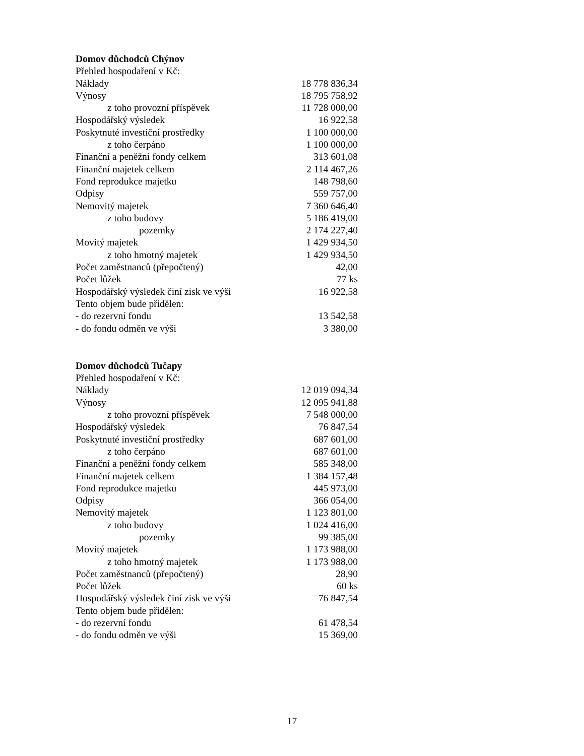Domov důchodců Chýnov
| Přehled hospodaření v Kč: | |
| Náklady | 18 778 836,34 |
| Výnosy | 18 795 758,92 |
| z toho provozní příspěvek | 11 728 000,00 |
| Hospodářský výsledek | 16 922,58 |
| Poskytnuté investiční prostředky | 1 100 000,00 |
| z toho čerpáno | 1 100 000,00 |
| Finanční a peněžní fondy celkem | 313 601,08 |
| Finanční majetek celkem | 2 114 467,26 |
| Fond reprodukce majetku | 148 798,60 |
| Odpisy | 559 757,00 |
| Nemovitý majetek | 7 360 646,40 |
| z toho budovy | 5 186 419,00 |
| pozemky | 2 174 227,40 |
| Movitý majetek | 1 429 934,50 |
| z toho hmotný majetek | 1 429 934,50 |
| Počet zaměstnanců (přepočtený) | 42,00 |
| Počet lůžek | 77 ks |
| Hospodářský výsledek činí zisk ve výši | 16 922,58 |
| Tento objem bude přidělen: | |
| - do rezervní fondu | 13 542,58 |
| - do fondu odměn ve výši | 3 380,00 |
Domov důchodců Tučapy
| Přehled hospodaření v Kč: | |
| Náklady | 12 019 094,34 |
| Výnosy | 12 095 941,88 |
| z toho provozní příspěvek | 7 548 000,00 |
| Hospodářský výsledek | 76 847,54 |
| Poskytnuté investiční prostředky | 687 601,00 |
| z toho čerpáno | 687 601,00 |
| Finanční a peněžní fondy celkem | 585 348,00 |
| Finanční majetek celkem | 1 384 157,48 |
| Fond reprodukce majetku | 445 973,00 |
| Odpisy | 366 054,00 |
| Nemovitý majetek | 1 123 801,00 |
| z toho budovy | 1 024 416,00 |
| pozemky | 99 385,00 |
| Movitý majetek | 1 173 988,00 |
| z toho hmotný majetek | 1 173 988,00 |
| Počet zaměstnanců (přepočtený) | 28,90 |
| Počet lůžek | 60 ks |
| Hospodářský výsledek činí zisk ve výši | 76 847,54 |
| Tento objem bude přidělen: | |
| - do rezervní fondu | 61 478,54 |
| - do fondu odměn ve výši | 15 369,00 |
17